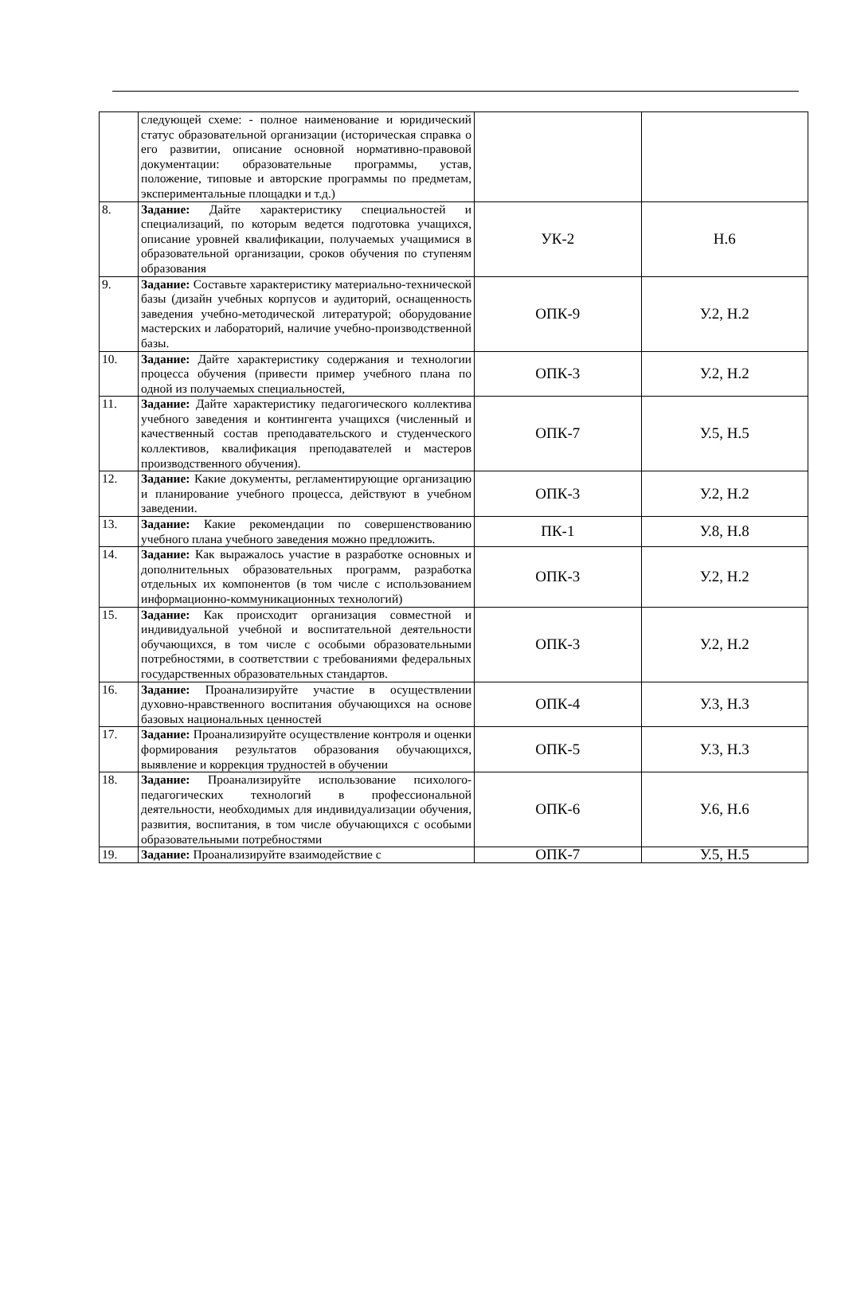| | следующей схеме: - полное наименование и юридический статус образовательной организации (историческая справка о его развитии, описание основной нормативно-правовой документации: образовательные программы, устав, положение, типовые и авторские программы по предметам, экспериментальные площадки и т.д.) | | |
| 8. | Задание: Дайте характеристику специальностей и специализаций, по которым ведется подготовка учащихся, описание уровней квалификации, получаемых учащимися в образовательной организации, сроков обучения по ступеням образования | УК-2 | Н.6 |
| 9. | Задание: Составьте характеристику материально-технической базы (дизайн учебных корпусов и аудиторий, оснащенность заведения учебно-методической литературой; оборудование мастерских и лабораторий, наличие учебно-производственной базы. | ОПК-9 | У.2, Н.2 |
| 10. | Задание: Дайте характеристику содержания и технологии процесса обучения (привести пример учебного плана по одной из получаемых специальностей, | ОПК-3 | У.2, Н.2 |
| 11. | Задание: Дайте характеристику педагогического коллектива учебного заведения и контингента учащихся (численный и качественный состав преподавательского и студенческого коллективов, квалификация преподавателей и мастеров производственного обучения). | ОПК-7 | У.5, Н.5 |
| 12. | Задание: Какие документы, регламентирующие организацию и планирование учебного процесса, действуют в учебном заведении. | ОПК-3 | У.2, Н.2 |
| 13. | Задание: Какие рекомендации по совершенствованию учебного плана учебного заведения можно предложить. | ПК-1 | У.8, Н.8 |
| 14. | Задание: Как выражалось участие в разработке основных и дополнительных образовательных программ, разработка отдельных их компонентов (в том числе с использованием информационно-коммуникационных технологий) | ОПК-3 | У.2, Н.2 |
| 15. | Задание: Как происходит организация совместной и индивидуальной учебной и воспитательной деятельности обучающихся, в том числе с особыми образовательными потребностями, в соответствии с требованиями федеральных государственных образовательных стандартов. | ОПК-3 | У.2, Н.2 |
| 16. | Задание: Проанализируйте участие в осуществлении духовно-нравственного воспитания обучающихся на основе базовых национальных ценностей | ОПК-4 | У.3, Н.3 |
| 17. | Задание: Проанализируйте осуществление контроля и оценки формирования результатов образования обучающихся, выявление и коррекция трудностей в обучении | ОПК-5 | У.3, Н.3 |
| 18. | Задание: Проанализируйте использование психолого-педагогических технологий в профессиональной деятельности, необходимых для индивидуализации обучения, развития, воспитания, в том числе обучающихся с особыми образовательными потребностями | ОПК-6 | У.6, Н.6 |
| 19. | Задание: Проанализируйте взаимодействие с | ОПК-7 | У.5, Н.5 |